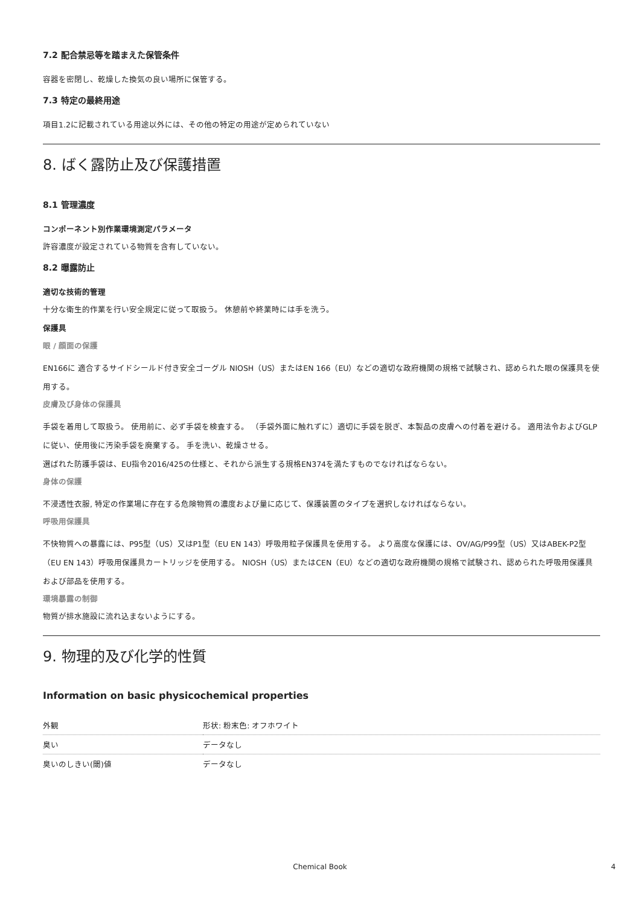7.2 配合禁忌等を踏まえた保管条件
容器を密閉し、乾燥した換気の良い場所に保管する。
7.3 特定の最終用途
項目1.2に記載されている用途以外には、その他の特定の用途が定められていない
8. ばく露防止及び保護措置
8.1 管理濃度
コンポーネント別作業環境測定パラメータ
許容濃度が設定されている物質を含有していない。
8.2 曝露防止
適切な技術的管理
十分な衛生的作業を行い安全規定に従って取扱う。 休憩前や終業時には手を洗う。
保護具
眼 / 顔面の保護
EN166に 適合するサイドシールド付き安全ゴーグル NIOSH（US）またはEN 166（EU）などの適切な政府機関の規格で試験され、認められた眼の保護具を使用する。
皮膚及び身体の保護具
手袋を着用して取扱う。 使用前に、必ず手袋を検査する。 （手袋外面に触れずに）適切に手袋を脱ぎ、本製品の皮膚への付着を避ける。 適用法令およびGLPに従い、使用後に汚染手袋を廃棄する。 手を洗い、乾燥させる。
選ばれた防護手袋は、EU指令2016/425の仕様と、それから派生する規格EN374を満たすものでなければならない。
身体の保護
不浸透性衣服, 特定の作業場に存在する危険物質の濃度および量に応じて、保護装置のタイプを選択しなければならない。
呼吸用保護具
不快物質への暴露には、P95型（US）又はP1型（EU EN 143）呼吸用粒子保護具を使用する。 より高度な保護には、OV/AG/P99型（US）又はABEK-P2型（EU EN 143）呼吸用保護具カートリッジを使用する。 NIOSH（US）またはCEN（EU）などの適切な政府機関の規格で試験され、認められた呼吸用保護具および部品を使用する。
環境暴露の制御
物質が排水施設に流れ込まないようにする。
9. 物理的及び化学的性質
Information on basic physicochemical properties
| 外観 | 形状: 粉末色: オフホワイト |
| 臭い | データなし |
| 臭いのしきい(閾)値 | データなし |
Chemical Book 4